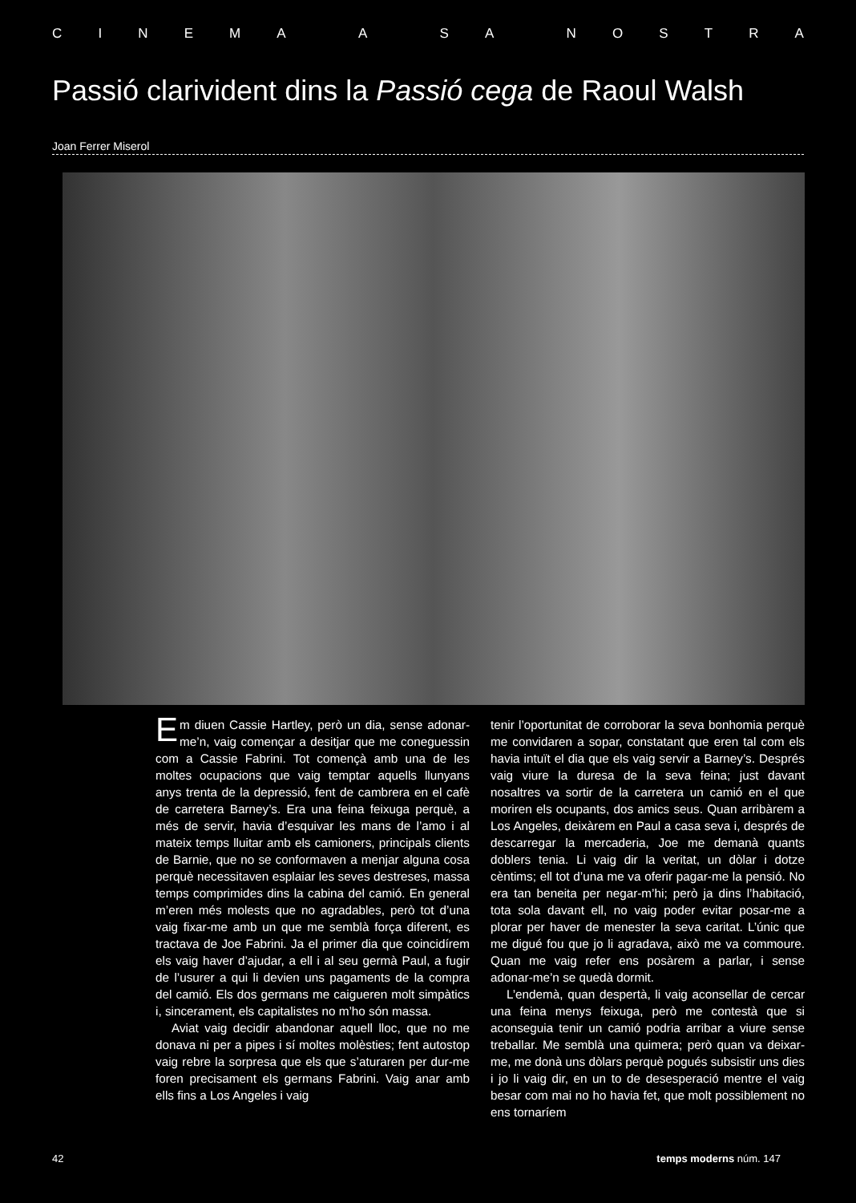CINEMA A SA NOSTRA
Passió clarivident dins la Passió cega de Raoul Walsh
Joan Ferrer Miserol
Em diuen Cassie Hartley, però un dia, sense adonar-me’n, vaig començar a desitjar que me coneguessin com a Cassie Fabrini. Tot començà amb una de les moltes ocupacions que vaig temptar aquells llunyans anys trenta de la depressió, fent de cambrera en el cafè de carretera Barney’s. Era una feina feixuga perquè, a més de servir, havia d’esquivar les mans de l’amo i al mateix temps lluitar amb els camioners, principals clients de Barnie, que no se conformaven a menjar alguna cosa perquè necessitaven esplaiar les seves destreses, massa temps comprimides dins la cabina del camió. En general m’eren més molests que no agradables, però tot d’una vaig fixar-me amb un que me semblà força diferent, es tractava de Joe Fabrini. Ja el primer dia que coincidírem els vaig haver d’ajudar, a ell i al seu germà Paul, a fugir de l’usurer a qui li devien uns pagaments de la compra del camió. Els dos germans me caigueren molt simpàtics i, sincerament, els capitalistes no m’ho són massa.
Aviat vaig decidir abandonar aquell lloc, que no me donava ni per a pipes i sí moltes molèsties; fent autostop vaig rebre la sorpresa que els que s’aturaren per dur-me foren precisament els germans Fabrini. Vaig anar amb ells fins a Los Angeles i vaig
tenir l’oportunitat de corroborar la seva bonhomia perquè me convidaren a sopar, constatant que eren tal com els havia intuït el dia que els vaig servir a Barney’s. Després vaig viure la duresa de la seva feina; just davant nosaltres va sortir de la carretera un camió en el que moriren els ocupants, dos amics seus. Quan arribàrem a Los Angeles, deixàrem en Paul a casa seva i, després de descarregar la mercaderia, Joe me demanà quants doblers tenia. Li vaig dir la veritat, un dòlar i dotze cèntims; ell tot d’una me va oferir pagar-me la pensió. No era tan beneita per negar-m’hi; però ja dins l’habitació, tota sola davant ell, no vaig poder evitar posar-me a plorar per haver de menester la seva caritat. L’únic que me digué fou que jo li agradava, això me va commoure. Quan me vaig refer ens posàrem a parlar, i sense adonar-me’n se quedà dormit.
L’endemà, quan despertà, li vaig aconsellar de cercar una feina menys feixuga, però me contestà que si aconseguia tenir un camió podria arribar a viure sense treballar. Me semblà una quimera; però quan va deixar-me, me donà uns dòlars perquè pogués subsistir uns dies i jo li vaig dir, en un to de desesperació mentre el vaig besar com mai no ho havia fet, que molt possiblement no ens tornaríem
42 temps moderns núm. 147